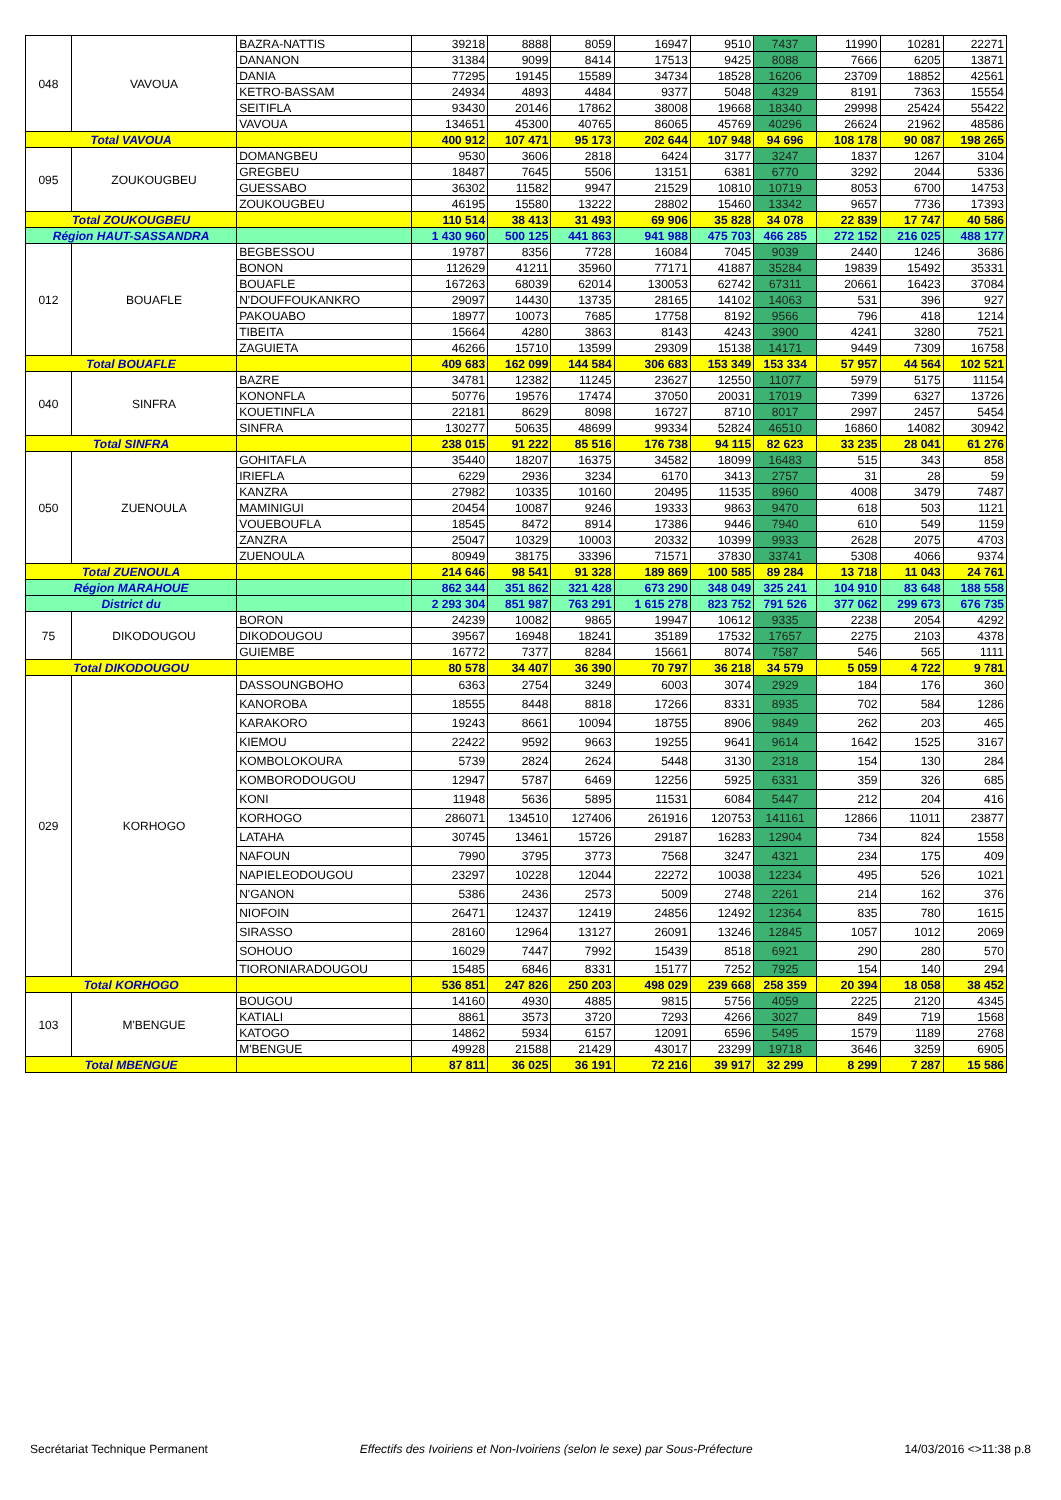| 048 | VAVOUA | BAZRA-NATTIS | 39218 | 8888 | 8059 | 16947 | 9510 | 7437 | 11990 | 10281 | 22271 |
| | | DANANON | 31384 | 9099 | 8414 | 17513 | 9425 | 8088 | 7666 | 6205 | 13871 |
| | | DANIA | 77295 | 19145 | 15589 | 34734 | 18528 | 16206 | 23709 | 18852 | 42561 |
| | | KETRO-BASSAM | 24934 | 4893 | 4484 | 9377 | 5048 | 4329 | 8191 | 7363 | 15554 |
| | | SEITIFLA | 93430 | 20146 | 17862 | 38008 | 19668 | 18340 | 29998 | 25424 | 55422 |
| | | VAVOUA | 134651 | 45300 | 40765 | 86065 | 45769 | 40296 | 26624 | 21962 | 48586 |
| Total VAVOUA | | | 400 912 | 107 471 | 95 173 | 202 644 | 107 948 | 94 696 | 108 178 | 90 087 | 198 265 |
| 095 | ZOUKOUGBEU | DOMANGBEU | 9530 | 3606 | 2818 | 6424 | 3177 | 3247 | 1837 | 1267 | 3104 |
| | | GREGBEU | 18487 | 7645 | 5506 | 13151 | 6381 | 6770 | 3292 | 2044 | 5336 |
| | | GUESSABO | 36302 | 11582 | 9947 | 21529 | 10810 | 10719 | 8053 | 6700 | 14753 |
| | | ZOUKOUGBEU | 46195 | 15580 | 13222 | 28802 | 15460 | 13342 | 9657 | 7736 | 17393 |
| Total ZOUKOUGBEU | | | 110 514 | 38 413 | 31 493 | 69 906 | 35 828 | 34 078 | 22 839 | 17 747 | 40 586 |
| Région HAUT-SASSANDRA | | | 1 430 960 | 500 125 | 441 863 | 941 988 | 475 703 | 466 285 | 272 152 | 216 025 | 488 177 |
| 012 | BOUAFLE | BEGBESSOU | 19787 | 8356 | 7728 | 16084 | 7045 | 9039 | 2440 | 1246 | 3686 |
| | | BONON | 112629 | 41211 | 35960 | 77171 | 41887 | 35284 | 19839 | 15492 | 35331 |
| | | BOUAFLE | 167263 | 68039 | 62014 | 130053 | 62742 | 67311 | 20661 | 16423 | 37084 |
| | | N'DOUFFOUKANKRO | 29097 | 14430 | 13735 | 28165 | 14102 | 14063 | 531 | 396 | 927 |
| | | PAKOUABO | 18977 | 10073 | 7685 | 17758 | 8192 | 9566 | 796 | 418 | 1214 |
| | | TIBEITA | 15664 | 4280 | 3863 | 8143 | 4243 | 3900 | 4241 | 3280 | 7521 |
| | | ZAGUIETA | 46266 | 15710 | 13599 | 29309 | 15138 | 14171 | 9449 | 7309 | 16758 |
| Total BOUAFLE | | | 409 683 | 162 099 | 144 584 | 306 683 | 153 349 | 153 334 | 57 957 | 44 564 | 102 521 |
| 040 | SINFRA | BAZRE | 34781 | 12382 | 11245 | 23627 | 12550 | 11077 | 5979 | 5175 | 11154 |
| | | KONONFLA | 50776 | 19576 | 17474 | 37050 | 20031 | 17019 | 7399 | 6327 | 13726 |
| | | KOUETINFLA | 22181 | 8629 | 8098 | 16727 | 8710 | 8017 | 2997 | 2457 | 5454 |
| | | SINFRA | 130277 | 50635 | 48699 | 99334 | 52824 | 46510 | 16860 | 14082 | 30942 |
| Total SINFRA | | | 238 015 | 91 222 | 85 516 | 176 738 | 94 115 | 82 623 | 33 235 | 28 041 | 61 276 |
| 050 | ZUENOULA | GOHITAFLA | 35440 | 18207 | 16375 | 34582 | 18099 | 16483 | 515 | 343 | 858 |
| | | IRIEFLA | 6229 | 2936 | 3234 | 6170 | 3413 | 2757 | 31 | 28 | 59 |
| | | KANZRA | 27982 | 10335 | 10160 | 20495 | 11535 | 8960 | 4008 | 3479 | 7487 |
| | | MAMINIGUI | 20454 | 10087 | 9246 | 19333 | 9863 | 9470 | 618 | 503 | 1121 |
| | | VOUEBOUFLA | 18545 | 8472 | 8914 | 17386 | 9446 | 7940 | 610 | 549 | 1159 |
| | | ZANZRA | 25047 | 10329 | 10003 | 20332 | 10399 | 9933 | 2628 | 2075 | 4703 |
| | | ZUENOULA | 80949 | 38175 | 33396 | 71571 | 37830 | 33741 | 5308 | 4066 | 9374 |
| Total ZUENOULA | | | 214 646 | 98 541 | 91 328 | 189 869 | 100 585 | 89 284 | 13 718 | 11 043 | 24 761 |
| Région MARAHOUE | | | 862 344 | 351 862 | 321 428 | 673 290 | 348 049 | 325 241 | 104 910 | 83 648 | 188 558 |
| District du | | | 2 293 304 | 851 987 | 763 291 | 1 615 278 | 823 752 | 791 526 | 377 062 | 299 673 | 676 735 |
| 75 | DIKODOUGOU | BORON | 24239 | 10082 | 9865 | 19947 | 10612 | 9335 | 2238 | 2054 | 4292 |
| | | DIKODOUGOU | 39567 | 16948 | 18241 | 35189 | 17532 | 17657 | 2275 | 2103 | 4378 |
| | | GUIEMBE | 16772 | 7377 | 8284 | 15661 | 8074 | 7587 | 546 | 565 | 1111 |
| Total DIKODOUGOU | | | 80 578 | 34 407 | 36 390 | 70 797 | 36 218 | 34 579 | 5 059 | 4 722 | 9 781 |
| 029 | KORHOGO | DASSOUNGBOHO | 6363 | 2754 | 3249 | 6003 | 3074 | 2929 | 184 | 176 | 360 |
| | | KANOROBA | 18555 | 8448 | 8818 | 17266 | 8331 | 8935 | 702 | 584 | 1286 |
| | | KARAKORO | 19243 | 8661 | 10094 | 18755 | 8906 | 9849 | 262 | 203 | 465 |
| | | KIEMOU | 22422 | 9592 | 9663 | 19255 | 9641 | 9614 | 1642 | 1525 | 3167 |
| | | KOMBOLOKOURA | 5739 | 2824 | 2624 | 5448 | 3130 | 2318 | 154 | 130 | 284 |
| | | KOMBORODOUGOU | 12947 | 5787 | 6469 | 12256 | 5925 | 6331 | 359 | 326 | 685 |
| | | KONI | 11948 | 5636 | 5895 | 11531 | 6084 | 5447 | 212 | 204 | 416 |
| | | KORHOGO | 286071 | 134510 | 127406 | 261916 | 120753 | 141161 | 12866 | 11011 | 23877 |
| | | LATAHA | 30745 | 13461 | 15726 | 29187 | 16283 | 12904 | 734 | 824 | 1558 |
| | | NAFOUN | 7990 | 3795 | 3773 | 7568 | 3247 | 4321 | 234 | 175 | 409 |
| | | NAPIELEODOUGOU | 23297 | 10228 | 12044 | 22272 | 10038 | 12234 | 495 | 526 | 1021 |
| | | N'GANON | 5386 | 2436 | 2573 | 5009 | 2748 | 2261 | 214 | 162 | 376 |
| | | NIOFOIN | 26471 | 12437 | 12419 | 24856 | 12492 | 12364 | 835 | 780 | 1615 |
| | | SIRASSO | 28160 | 12964 | 13127 | 26091 | 13246 | 12845 | 1057 | 1012 | 2069 |
| | | SOHOUO | 16029 | 7447 | 7992 | 15439 | 8518 | 6921 | 290 | 280 | 570 |
| | | TIORONIARADOUGOU | 15485 | 6846 | 8331 | 15177 | 7252 | 7925 | 154 | 140 | 294 |
| Total KORHOGO | | | 536 851 | 247 826 | 250 203 | 498 029 | 239 668 | 258 359 | 20 394 | 18 058 | 38 452 |
| 103 | M'BENGUE | BOUGOU | 14160 | 4930 | 4885 | 9815 | 5756 | 4059 | 2225 | 2120 | 4345 |
| | | KATIALI | 8861 | 3573 | 3720 | 7293 | 4266 | 3027 | 849 | 719 | 1568 |
| | | KATOGO | 14862 | 5934 | 6157 | 12091 | 6596 | 5495 | 1579 | 1189 | 2768 |
| | | M'BENGUE | 49928 | 21588 | 21429 | 43017 | 23299 | 19718 | 3646 | 3259 | 6905 |
| Total MBENGUE | | | 87 811 | 36 025 | 36 191 | 72 216 | 39 917 | 32 299 | 8 299 | 7 287 | 15 586 |
Secrétariat Technique Permanent Effectifs des Ivoiriens et Non-Ivoiriens (selon le sexe) par Sous-Préfecture 14/03/2016 <>11:38 p.8